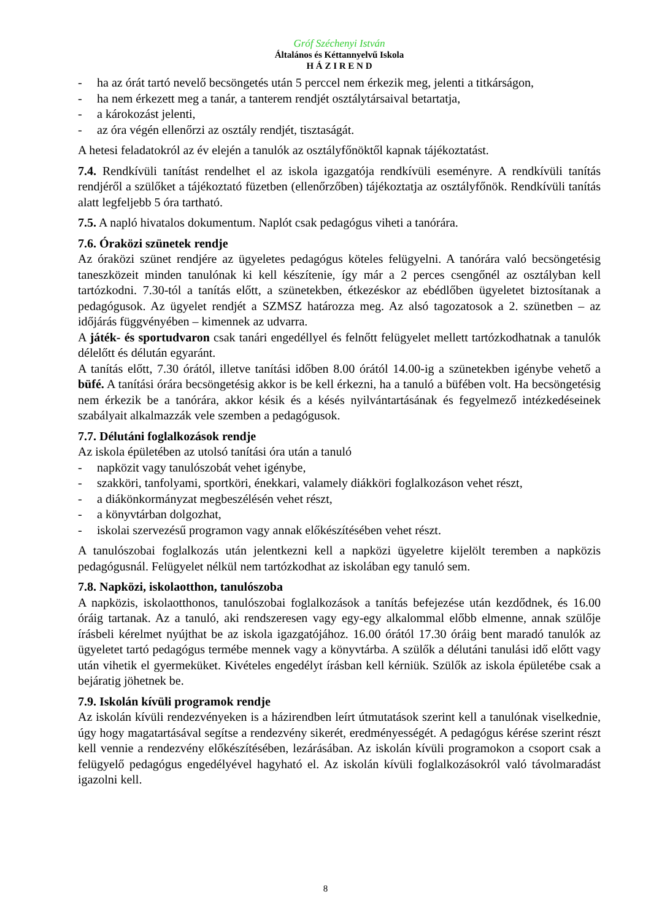Gróf Széchenyi István
Általános és Kéttannyelvű Iskola
H Á Z I R E N D
- ha az órát tartó nevelő becsöngetés után 5 perccel nem érkezik meg, jelenti a titkárságon,
- ha nem érkezett meg a tanár, a tanterem rendjét osztálytársaival betartatja,
- a károkozást jelenti,
- az óra végén ellenőrzi az osztály rendjét, tisztaságát.
A hetesi feladatokról az év elején a tanulók az osztályfőnöktől kapnak tájékoztatást.
7.4. Rendkívüli tanítást rendelhet el az iskola igazgatója rendkívüli eseményre. A rendkívüli tanítás rendjéről a szülőket a tájékoztató füzetben (ellenőrzőben) tájékoztatja az osztályfőnök. Rendkívüli tanítás alatt legfeljebb 5 óra tartható.
7.5. A napló hivatalos dokumentum. Naplót csak pedagógus viheti a tanórára.
7.6. Óraközi szünetek rendje
Az óraközi szünet rendjére az ügyeletes pedagógus köteles felügyelni. A tanórára való becsöngetésig taneszközeit minden tanulónak ki kell készítenie, így már a 2 perces csengőnél az osztályban kell tartózkodni. 7.30-tól a tanítás előtt, a szünetekben, étkezéskor az ebédlőben ügyeletet biztosítanak a pedagógusok. Az ügyelet rendjét a SZMSZ határozza meg. Az alsó tagozatosok a 2. szünetben – az időjárás függvényében – kimennek az udvarra.
A játék- és sportudvaron csak tanári engedéllyel és felnőtt felügyelet mellett tartózkodhatnak a tanulók délelőtt és délután egyaránt.
A tanítás előtt, 7.30 órától, illetve tanítási időben 8.00 órától 14.00-ig a szünetekben igénybe vehető a büfé. A tanítási órára becsöngetésig akkor is be kell érkezni, ha a tanuló a büfében volt. Ha becsöngetésig nem érkezik be a tanórára, akkor késik és a késés nyilvántartásának és fegyelmező intézkedéseinek szabályait alkalmazzák vele szemben a pedagógusok.
7.7. Délutáni foglalkozások rendje
Az iskola épületében az utolsó tanítási óra után a tanuló
- napközit vagy tanulószobát vehet igénybe,
- szakköri, tanfolyami, sportköri, énekkari, valamely diákköri foglalkozáson vehet részt,
- a diákönkormányzat megbeszélésén vehet részt,
- a könyvtárban dolgozhat,
- iskolai szervezésű programon vagy annak előkészítésében vehet részt.
A tanulószobai foglalkozás után jelentkezni kell a napközi ügyeletre kijelölt teremben a napközis pedagógusnál. Felügyelet nélkül nem tartózkodhat az iskolában egy tanuló sem.
7.8. Napközi, iskolaotthon, tanulószoba
A napközis, iskolaotthonos, tanulószobai foglalkozások a tanítás befejezése után kezdődnek, és 16.00 óráig tartanak. Az a tanuló, aki rendszeresen vagy egy-egy alkalommal előbb elmenne, annak szülője írásbeli kérelmet nyújthat be az iskola igazgatójához. 16.00 órától 17.30 óráig bent maradó tanulók az ügyeletet tartó pedagógus termébe mennek vagy a könyvtárba. A szülők a délutáni tanulási idő előtt vagy után vihetik el gyermeküket. Kivételes engedélyt írásban kell kérniük. Szülők az iskola épületébe csak a bejáratig jöhetnek be.
7.9. Iskolán kívüli programok rendje
Az iskolán kívüli rendezvényeken is a házirendben leírt útmutatások szerint kell a tanulónak viselkednie, úgy hogy magatartásával segítse a rendezvény sikerét, eredményességét. A pedagógus kérése szerint részt kell vennie a rendezvény előkészítésében, lezárásában. Az iskolán kívüli programokon a csoport csak a felügyelő pedagógus engedélyével hagyható el. Az iskolán kívüli foglalkozásokról való távolmaradást igazolni kell.
8